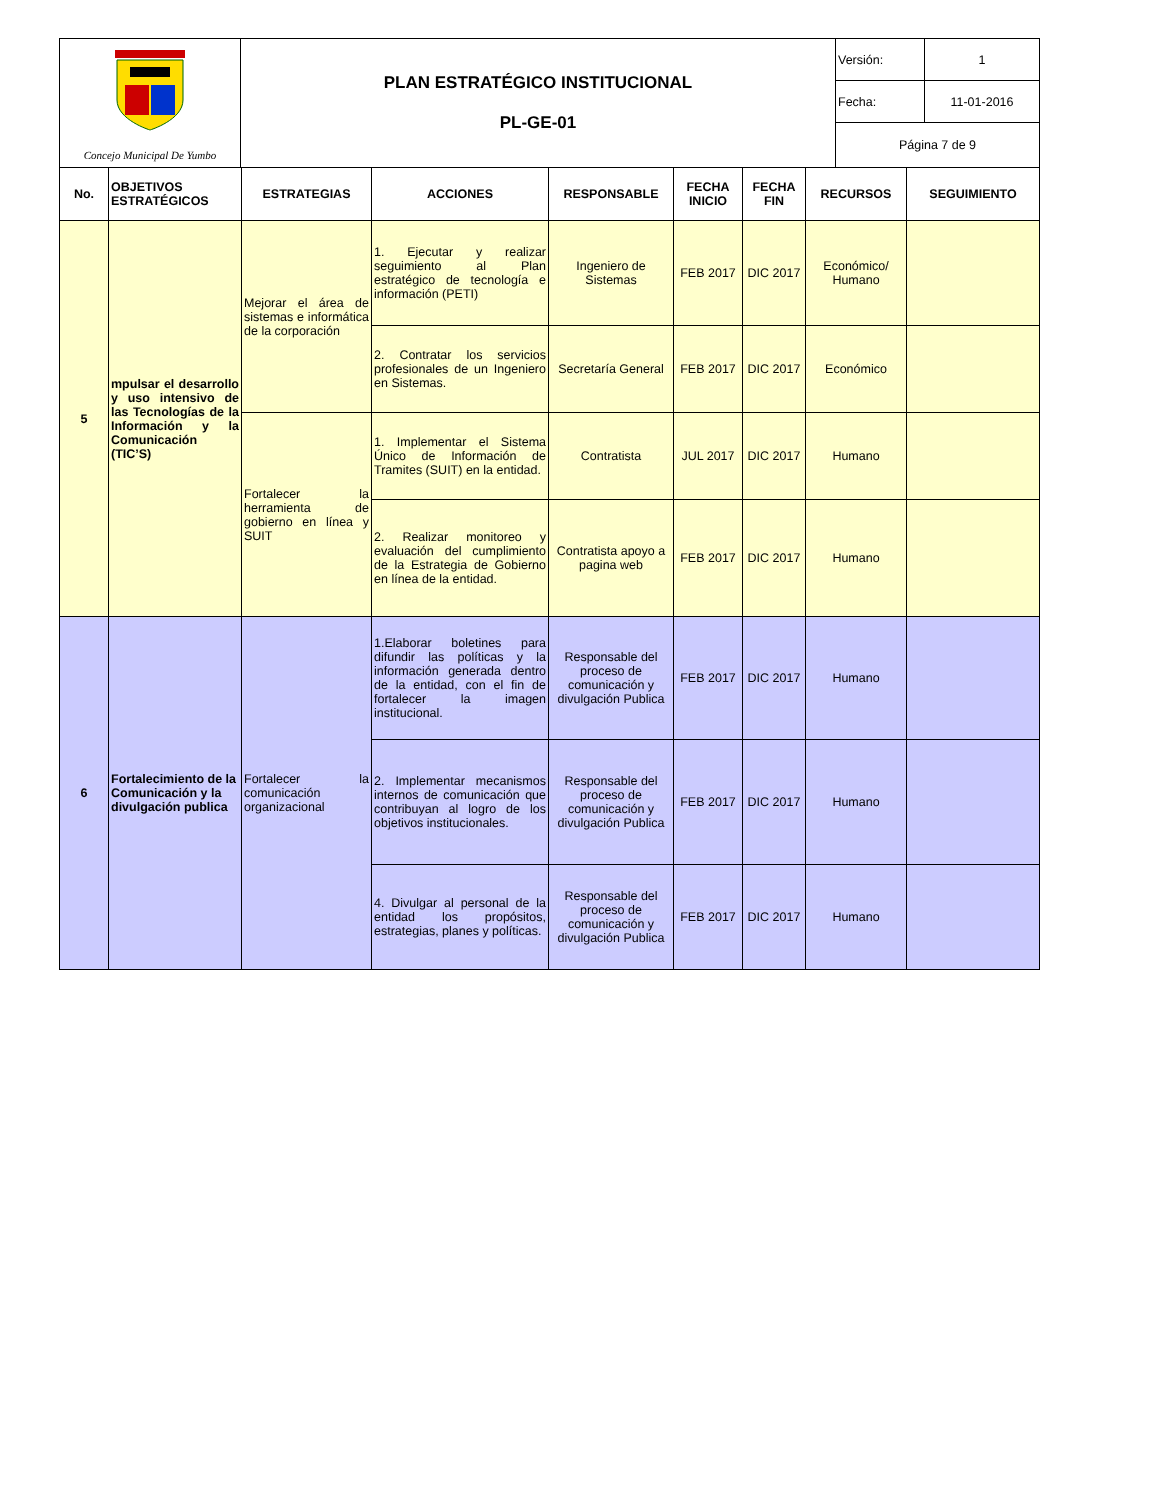| Concejo Municipal De Yumbo | PLAN ESTRATÉGICO INSTITUCIONAL PL-GE-01 | Versión: | 1 |
| | | Fecha: | 11-01-2016 |
| | | Página 7 de 9 | |
| No. | OBJETIVOS ESTRATÉGICOS | ESTRATEGIAS | ACCIONES | RESPONSABLE | FECHA INICIO | FECHA FIN | RECURSOS | SEGUIMIENTO |
| --- | --- | --- | --- | --- | --- | --- | --- | --- |
| 5 | mpulsar el desarrollo y uso intensivo de las Tecnologías de la Información y la Comunicación (TIC’S) | Mejorar el área de sistemas e informática de la corporación | 1. Ejecutar y realizar seguimiento al Plan estratégico de tecnología e información (PETI) | Ingeniero de Sistemas | FEB 2017 | DIC 2017 | Económico/ Humano | |
| | | | 2. Contratar los servicios profesionales de un Ingeniero en Sistemas. | Secretaría General | FEB 2017 | DIC 2017 | Económico | |
| | | Fortalecer la herramienta de gobierno en línea y SUIT | 1. Implementar el Sistema Único de Información de Tramites (SUIT) en la entidad. | Contratista | JUL 2017 | DIC 2017 | Humano | |
| | | | 2. Realizar monitoreo y evaluación del cumplimiento de la Estrategia de Gobierno en línea de la entidad. | Contratista apoyo a pagina web | FEB 2017 | DIC 2017 | Humano | |
| 6 | Fortalecimiento de la Comunicación y la divulgación publica | Fortalecer la comunicación organizacional | 1.Elaborar boletines para difundir las políticas y la información generada dentro de la entidad, con el fin de fortalecer la imagen institucional. | Responsable del proceso de comunicación y divulgación Publica | FEB 2017 | DIC 2017 | Humano | |
| | | | 2. Implementar mecanismos internos de comunicación que contribuyan al logro de los objetivos institucionales. | Responsable del proceso de comunicación y divulgación Publica | FEB 2017 | DIC 2017 | Humano | |
| | | | 4. Divulgar al personal de la entidad los propósitos, estrategias, planes y políticas. | Responsable del proceso de comunicación y divulgación Publica | FEB 2017 | DIC 2017 | Humano | |